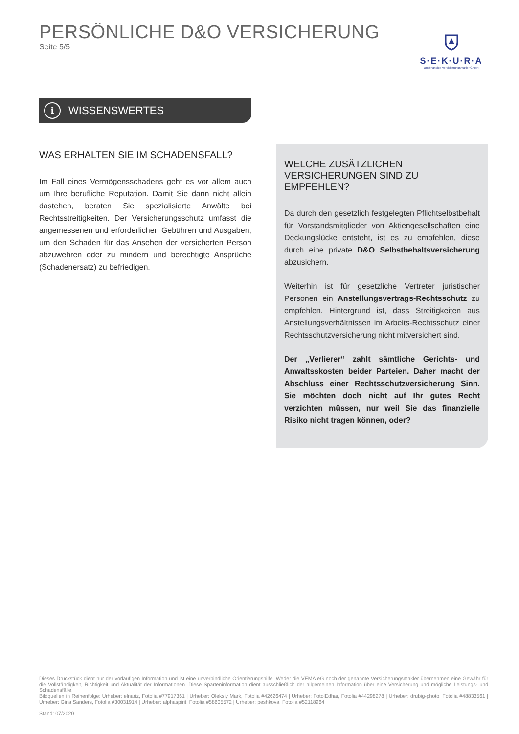PERSÖNLICHE D&O VERSICHERUNG
Seite 5/5
S·E·K·U·R·A
Unabhängige Versicherungsmakler GmbH
i
WISSENSWERTES
WAS ERHALTEN SIE IM SCHADENSFALL?
Im Fall eines Vermögensschadens geht es vor allem auch um Ihre berufliche Reputation. Damit Sie dann nicht allein dastehen, beraten Sie spezialisierte Anwälte bei Rechtsstreitigkeiten. Der Versicherungsschutz umfasst die angemessenen und erforderlichen Gebühren und Ausgaben, um den Schaden für das Ansehen der versicherten Person abzuwehren oder zu mindern und berechtigte Ansprüche (Schadenersatz) zu befriedigen.
WELCHE ZUSÄTZLICHEN VERSICHERUNGEN SIND ZU EMPFEHLEN?
Da durch den gesetzlich festgelegten Pflichtselbstbehalt für Vorstandsmitglieder von Aktiengesellschaften eine Deckungslücke entsteht, ist es zu empfehlen, diese durch eine private D&O Selbstbehaltsversicherung abzusichern.
Weiterhin ist für gesetzliche Vertreter juristischer Personen ein Anstellungsvertrags-Rechtsschutz zu empfehlen. Hintergrund ist, dass Streitigkeiten aus Anstellungsverhältnissen im Arbeits-Rechtsschutz einer Rechtsschutzversicherung nicht mitversichert sind.
Der „Verlierer“ zahlt sämtliche Gerichts- und Anwaltsskosten beider Parteien. Daher macht der Abschluss einer Rechtsschutzversicherung Sinn. Sie möchten doch nicht auf Ihr gutes Recht verzichten müssen, nur weil Sie das finanzielle Risiko nicht tragen können, oder?
Dieses Druckstück dient nur der vorläufigen Information und ist eine unverbindliche Orientierungshilfe. Weder die VEMA eG noch der genannte Versicherungsmakler übernehmen eine Gewähr für die Vollständigkeit, Richtigkeit und Aktualität der Informationen. Diese Sparteninformation dient ausschließlich der allgemeinen Information über eine Versicherung und mögliche Leistungs- und Schadensfälle.
Bildquellen in Reihenfolge: Urheber: elnariz, Fotolia #77917361 | Urheber: Oleksiy Mark, Fotolia #42626474 | Urheber: FotolEdhar, Fotolia #44298278 | Urheber: drubig-photo, Fotolia #48833561 | Urheber: Gina Sanders, Fotolia #30031914 | Urheber: alphaspirit, Fotolia #58605572 | Urheber: peshkova, Fotolia #52118964
Stand: 07/2020